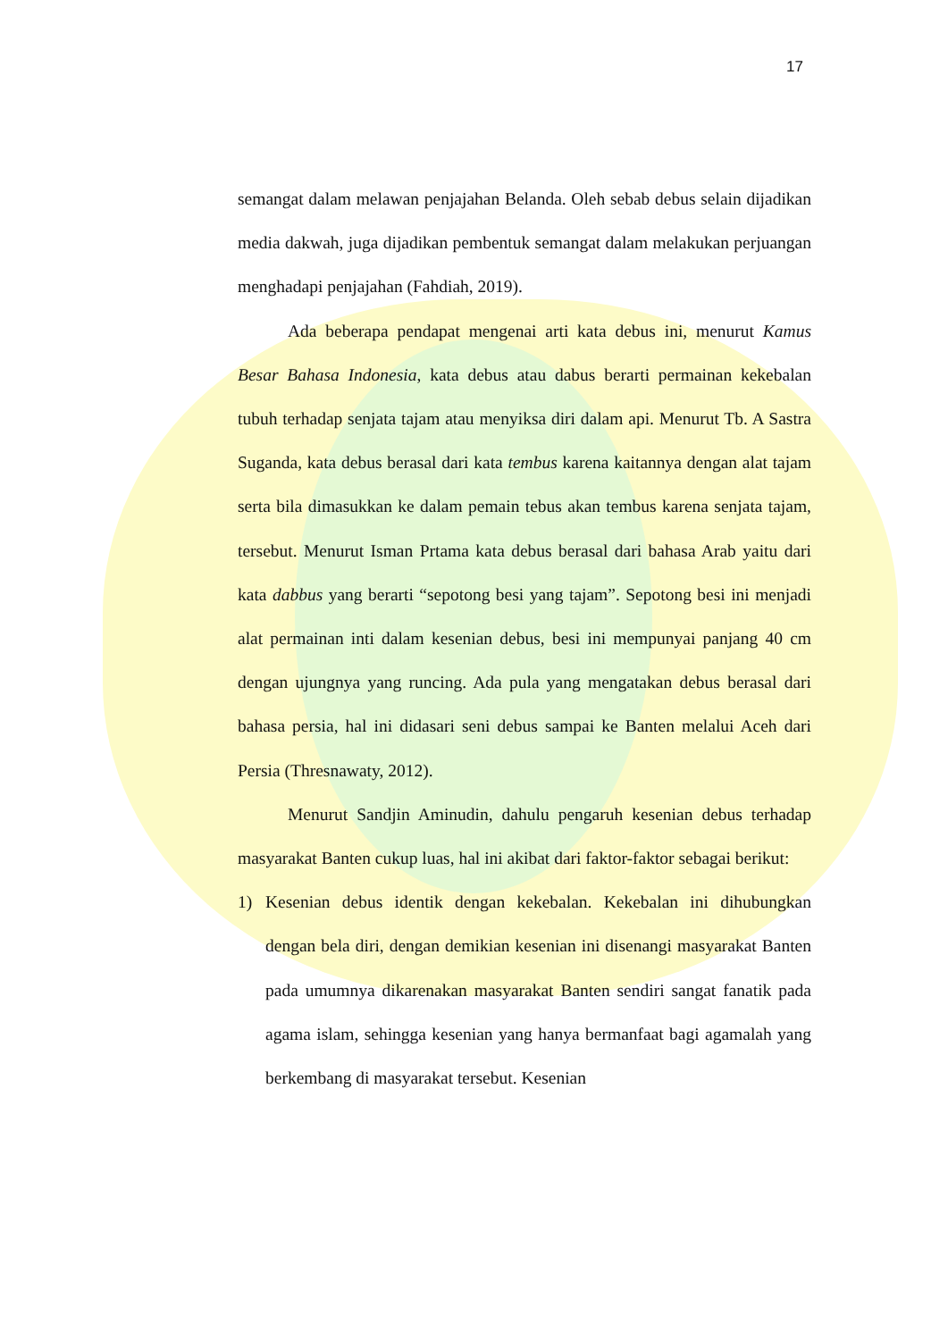17
semangat dalam melawan penjajahan Belanda. Oleh sebab debus selain dijadikan media dakwah, juga dijadikan pembentuk semangat dalam melakukan perjuangan menghadapi penjajahan (Fahdiah, 2019).
Ada beberapa pendapat mengenai arti kata debus ini, menurut Kamus Besar Bahasa Indonesia, kata debus atau dabus berarti permainan kekebalan tubuh terhadap senjata tajam atau menyiksa diri dalam api. Menurut Tb. A Sastra Suganda, kata debus berasal dari kata tembus karena kaitannya dengan alat tajam serta bila dimasukkan ke dalam pemain tebus akan tembus karena senjata tajam, tersebut. Menurut Isman Prtama kata debus berasal dari bahasa Arab yaitu dari kata dabbus yang berarti “sepotong besi yang tajam”. Sepotong besi ini menjadi alat permainan inti dalam kesenian debus, besi ini mempunyai panjang 40 cm dengan ujungnya yang runcing. Ada pula yang mengatakan debus berasal dari bahasa persia, hal ini didasari seni debus sampai ke Banten melalui Aceh dari Persia (Thresnawaty, 2012).
Menurut Sandjin Aminudin, dahulu pengaruh kesenian debus terhadap masyarakat Banten cukup luas, hal ini akibat dari faktor-faktor sebagai berikut:
1) Kesenian debus identik dengan kekebalan. Kekebalan ini dihubungkan dengan bela diri, dengan demikian kesenian ini disenangi masyarakat Banten pada umumnya dikarenakan masyarakat Banten sendiri sangat fanatik pada agama islam, sehingga kesenian yang hanya bermanfaat bagi agamalah yang berkembang di masyarakat tersebut. Kesenian